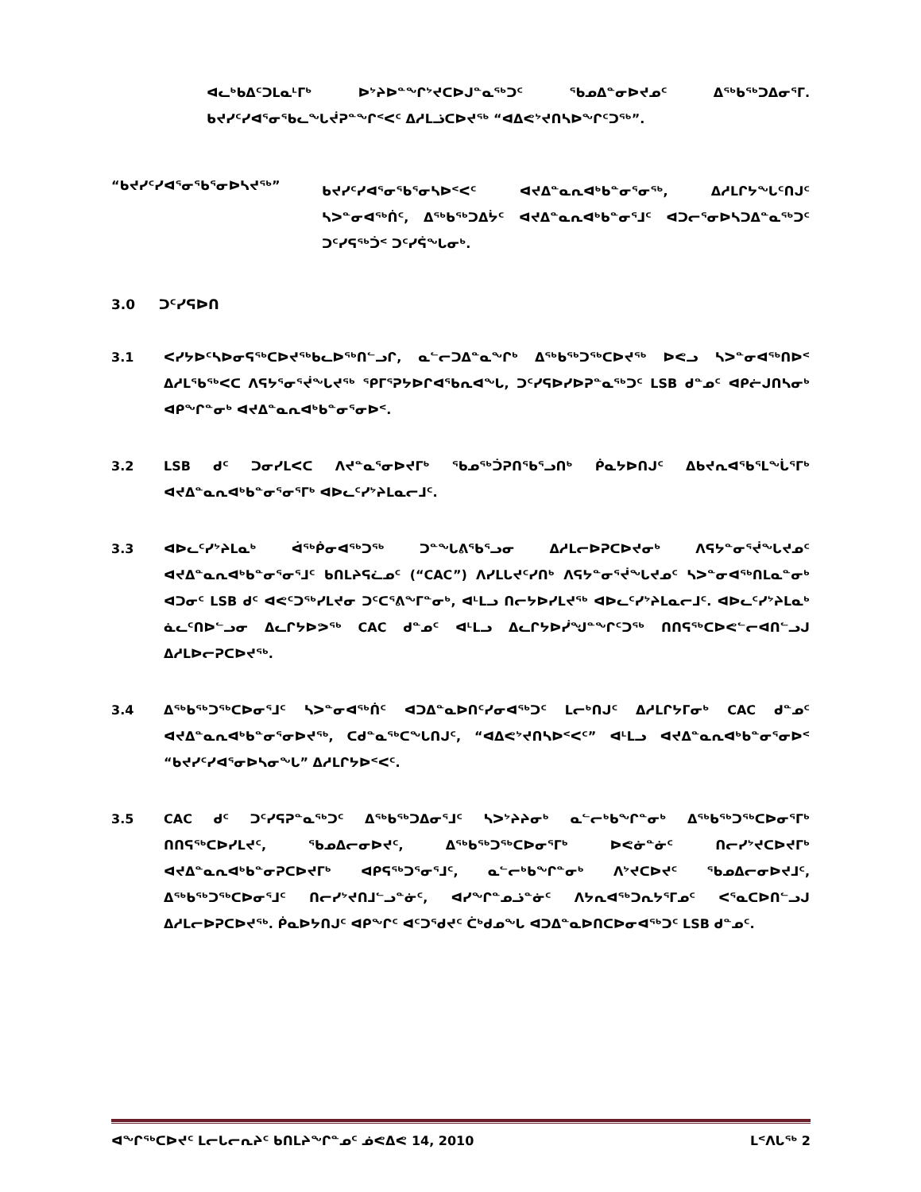ᐊᓚᒃᑲᐃᑦᑐᒪᓇᒻᒥᒃ ᐅᔾᔨᐅᓐᖏᔾᔪᑕᐅᒍᓐᓇᖅᑐᑦ ᖃᓄᐃᓐᓂᐅᔪᓄᑦ ᐃᖅᑲᖅᑐᐃᓂᕐᒥ. ᑲᔪᓯᑦᓯᐊᕐᓂᖃᓚᖓᔫᕈᓐᖏᑉᐸᑦ ᐃᓱᒪᓘᑕᐅᔪᖅ “ᐊᐃᕙᔾᔪᑎᓴᐅᖏᑦᑐᖅ”.
“ᑲᔪᓯᑦᓯᐊᕐᓂᖃᕐᓂᐅᓴᔪᖅ”
ᑲᔪᓯᑦᓯᐊᕐᓂᖃᕐᓂᓴᐅᑉᐸᑦ ᐊᔪᐃᓐᓇᕆᐊᒃᑲᓐᓂᕐᓂᖅ, ᐃᓱᒪᒋᔭᖕᒐᑦᑎᒍᑦ ᓴᐳᓐᓂᐊᖅᑏᑦ, ᐃᖅᑲᖅᑐᐃᔮᑦ ᐊᔪᐃᓐᓇᕆᐊᒃᑲᓐᓂᕐᒧᑦ ᐊᑐᓕᕐᓂᐅᓴᑐᐃᓐᓇᖅᑐᑦ ᑐᑦᓯᕋᖅᑑᑉ ᑐᑦᓯᕌᖓᓂᒃ.
3.0 ᑐᑦᓯᕋᐅᑎ
3.1 ᐸᓯᔭᐅᑦᓴᐅᓂᕋᖅᑕᐅᔪᖅᑲᓚᐅᖅᑎᓪᓗᒋ, ᓇᓪᓕᑐᐃᓐᓇᖏᒃ ᐃᖅᑲᖅᑐᖅᑕᐅᔪᖅ ᐅᕙᓗ ᓴᐳᓐᓂᐊᖅᑎᐅᑉ ᐃᓱᒪᖃᖅᐸᑕ ᐱᕋᔭᕐᓂᕐᔫᖕᒐᔪᖅ ᕿᒥᕐᕈᔭᐅᒋᐊᖃᕆᐊᖕᒐ, ᑐᑦᓯᕋᐅᓯᐅᕈᓐᓇᖅᑐᑦ LSB ᑯᓐᓄᑦ ᐊᑭᓖᒍᑎᓴᓂᒃ ᐊᑭᖏᓐᓂᒃ ᐊᔪᐃᓐᓇᕆᐊᒃᑲᓐᓂᕐᓂᐅᑉ.
3.2 LSB ᑯᑦ ᑐᓂᓯᒪᐸᑕ ᐱᔪᓐᓇᕐᓂᐅᔪᒥᒃ ᖃᓄᖅᑑᕈᑎᖃᕐᓗᑎᒃ ᑮᓇᔭᐅᑎᒍᑦ ᐃᑲᔪᕆᐊᖃᕐᒪᖔᕐᒥᒃ ᐊᔪᐃᓐᓇᕆᐊᒃᑲᓐᓂᕐᓂᕐᒥᒃ ᐊᐅᓚᑦᓯᔾᔨᒪᓇᓕᒧᑦ.
3.3 ᐊᐅᓚᑦᓯᔾᔨᒪᓇᒃ ᐋᖅᑮᓂᐊᖅᑐᖅ ᑐᓐᖓᕕᖃᕐᓗᓂ ᐃᓱᒪᓕᐅᕈᑕᐅᔪᓂᒃ ᐱᕋᔭᓐᓂᕐᔫᖕᒐᔪᓄᑦ ᐊᔪᐃᓐᓇᕆᐊᒃᑲᓐᓂᕐᓂᕐᒧᑦ ᑲᑎᒪᔨᕋᓛᓄᑦ (“CAC”) ᐱᓯᒪᒐᔪᑦᓯᑎᒃ ᐱᕋᔭᓐᓂᕐᔫᖕᒐᔪᓄᑦ ᓴᐳᓐᓂᐊᖅᑎᒪᓇᓐᓂᒃ ᐊᑐᓂᑦ LSB ᑯᑦ ᐊᕙᑦᑐᖅᓯᒪᔪᓂ ᑐᑦᑕᕐᕕᖕᒥᓐᓂᒃ, ᐊᒻᒪᓗ ᑎᓕᔭᐅᓯᒪᔪᖅ ᐊᐅᓚᑦᓯᔾᔨᒪᓇᓕᒧᑦ. ᐊᐅᓚᑦᓯᔾᔨᒪᓇᒃ ᓈᓚᑦᑎᐅᓪᓗᓂ ᐃᓚᒋᔭᐅᕗᖅ CAC ᑯᓐᓄᑦ ᐊᒻᒪᓗ ᐃᓚᒋᔭᐅᓰᖑᓐᖏᑦᑐᖅ ᑎᑎᕋᖅᑕᐅᕙᓪᓕᐊᑎᓪᓗᒍ ᐃᓱᒪᐅᓕᕈᑕᐅᔪᖅ.
3.4 ᐃᖅᑲᖅᑐᖅᑕᐅᓂᕐᒧᑦ ᓴᐳᓐᓂᐊᖅᑏᑦ ᐊᑐᐃᓐᓇᐅᑎᑦᓯᓂᐊᖅᑐᑦ ᒪᓕᒃᑎᒍᑦ ᐃᓱᒪᒋᔭᒥᓂᒃ CAC ᑯᓐᓄᑦ ᐊᔪᐃᓐᓇᕆᐊᒃᑲᓐᓂᕐᓂᐅᔪᖅ, ᑕᑯᓐᓇᖅᑕᖕᒐᑎᒍᑦ, “ᐊᐃᕙᔾᔪᑎᓴᐅᑉᐸᑦ” ᐊᒻᒪᓗ ᐊᔪᐃᓐᓇᕆᐊᒃᑲᓐᓂᕐᓂᐅᑉ “ᑲᔪᓯᑦᓯᐊᕐᓂᐅᓴᓂᖕᒐ” ᐃᓱᒪᒋᔭᐅᑉᐸᑦ.
3.5 CAC ᑯᑦ ᑐᑦᓯᕋᕈᓐᓇᖅᑐᑦ ᐃᖅᑲᖅᑐᐃᓂᕐᒧᑦ ᓴᐳᔾᔨᔨᓂᒃ ᓇᓪᓕᒃᑲᖏᓐᓂᒃ ᐃᖅᑲᖅᑐᖅᑕᐅᓂᕐᒥᒃ ᑎᑎᕋᖅᑕᐅᓯᒪᔪᑦ, ᖃᓄᐃᓕᓂᐅᔪᑦ, ᐃᖅᑲᖅᑐᖅᑕᐅᓂᕐᒥᒃ ᐅᕙᓃᓐᓃᑦ ᑎᓕᓯᔾᔪᑕᐅᔪᒥᒃ ᐊᔪᐃᓐᓇᕆᐊᒃᑲᓐᓂᕈᑕᐅᔪᒥᒃ ᐊᑭᕋᖅᑐᕐᓂᕐᒧᑦ, ᓇᓪᓕᒃᑲᖏᓐᓂᒃ ᐱᔾᔪᑕᐅᔪᑦ ᖃᓄᐃᓕᓂᐅᔪᒧᑦ, ᐃᖅᑲᖅᑐᖅᑕᐅᓂᕐᒧᑦ ᑎᓕᓯᔾᔪᑎᒧᓪᓗᓐᓃᑦ, ᐊᓯᖏᓐᓄᓘᓐᓃᑦ ᐱᔭᕆᐊᖅᑐᕆᔭᕐᒥᓄᑦ ᐸᕐᓇᑕᐅᑎᓪᓗᒍ ᐃᓱᒪᓕᐅᕈᑕᐅᔪᖅ. ᑮᓇᐅᔭᑎᒍᑦ ᐊᑭᖏᑦ ᐊᑦᑐᕐᑯᔪᑦ ᑖᒃᑯᓄᖓ ᐊᑐᐃᓐᓇᐅᑎᑕᐅᓂᐊᖅᑐᑦ LSB ᑯᓐᓄᑦ.
ᐊᖏᖅᑕᐅᔪᑦ ᒪᓕᒐᓕᕆᔨᑦ ᑲᑎᒪᔨᖏᓐᓄᑦ ᓅᕙᐃᕙ 14, 2010 ᒪᑉᐱᒐᖅ 2